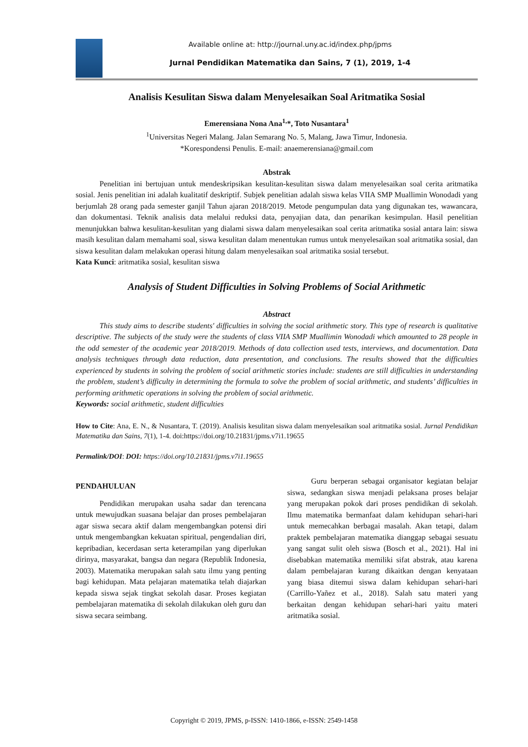Available online at: http://journal.uny.ac.id/index.php/jpms
Jurnal Pendidikan Matematika dan Sains, 7 (1), 2019, 1-4
Analisis Kesulitan Siswa dalam Menyelesaikan Soal Aritmatika Sosial
Emerensiana Nona Ana<sup>1,</sup>*, Toto Nusantara<sup>1</sup>
<sup>1</sup> Universitas Negeri Malang. Jalan Semarang No. 5, Malang, Jawa Timur, Indonesia.
*Korespondensi Penulis. E-mail: anaemerensiana@gmail.com
Abstrak
Penelitian ini bertujuan untuk mendeskripsikan kesulitan-kesulitan siswa dalam menyelesaikan soal cerita aritmatika sosial. Jenis penelitian ini adalah kualitatif deskriptif. Subjek penelitian adalah siswa kelas VIIA SMP Muallimin Wonodadi yang berjumlah 28 orang pada semester ganjil Tahun ajaran 2018/2019. Metode pengumpulan data yang digunakan tes, wawancara, dan dokumentasi. Teknik analisis data melalui reduksi data, penyajian data, dan penarikan kesimpulan. Hasil penelitian menunjukkan bahwa kesulitan-kesulitan yang dialami siswa dalam menyelesaikan soal cerita aritmatika sosial antara lain: siswa masih kesulitan dalam memahami soal, siswa kesulitan dalam menentukan rumus untuk menyelesaikan soal aritmatika sosial, dan siswa kesulitan dalam melakukan operasi hitung dalam menyelesaikan soal aritmatika sosial tersebut.
Kata Kunci: aritmatika sosial, kesulitan siswa
Analysis of Student Difficulties in Solving Problems of Social Arithmetic
Abstract
This study aims to describe students' difficulties in solving the social arithmetic story. This type of research is qualitative descriptive. The subjects of the study were the students of class VIIA SMP Muallimin Wonodadi which amounted to 28 people in the odd semester of the academic year 2018/2019. Methods of data collection used tests, interviews, and documentation. Data analysis techniques through data reduction, data presentation, and conclusions. The results showed that the difficulties experienced by students in solving the problem of social arithmetic stories include: students are still difficulties in understanding the problem, student’s difficulty in determining the formula to solve the problem of social arithmetic, and students’ difficulties in performing arithmetic operations in solving the problem of social arithmetic.
Keywords: social arithmetic, student difficulties
How to Cite: Ana, E. N., & Nusantara, T. (2019). Analisis kesulitan siswa dalam menyelesaikan soal aritmatika sosial. Jurnal Pendidikan Matematika dan Sains, 7(1), 1-4. doi:https://doi.org/10.21831/jpms.v7i1.19655
Permalink/DOI: DOI: https://doi.org/10.21831/jpms.v7i1.19655
PENDAHULUAN
Pendidikan merupakan usaha sadar dan terencana untuk mewujudkan suasana belajar dan proses pembelajaran agar siswa secara aktif dalam mengembangkan potensi diri untuk mengembangkan kekuatan spiritual, pengendalian diri, kepribadian, kecerdasan serta keterampilan yang diperlukan dirinya, masyarakat, bangsa dan negara (Republik Indonesia, 2003). Matematika merupakan salah satu ilmu yang penting bagi kehidupan. Mata pelajaran matematika telah diajarkan kepada siswa sejak tingkat sekolah dasar. Proses kegiatan pembelajaran matematika di sekolah dilakukan oleh guru dan siswa secara seimbang.
Guru berperan sebagai organisator kegiatan belajar siswa, sedangkan siswa menjadi pelaksana proses belajar yang merupakan pokok dari proses pendidikan di sekolah. Ilmu matematika bermanfaat dalam kehidupan sehari-hari untuk memecahkan berbagai masalah. Akan tetapi, dalam praktek pembelajaran matematika dianggap sebagai sesuatu yang sangat sulit oleh siswa (Bosch et al., 2021). Hal ini disebabkan matematika memiliki sifat abstrak, atau karena dalam pembelajaran kurang dikaitkan dengan kenyataan yang biasa ditemui siswa dalam kehidupan sehari-hari (Carrillo-Yañez et al., 2018). Salah satu materi yang berkaitan dengan kehidupan sehari-hari yaitu materi aritmatika sosial.
Copyright © 2019, JPMS, p-ISSN: 1410-1866, e-ISSN: 2549-1458